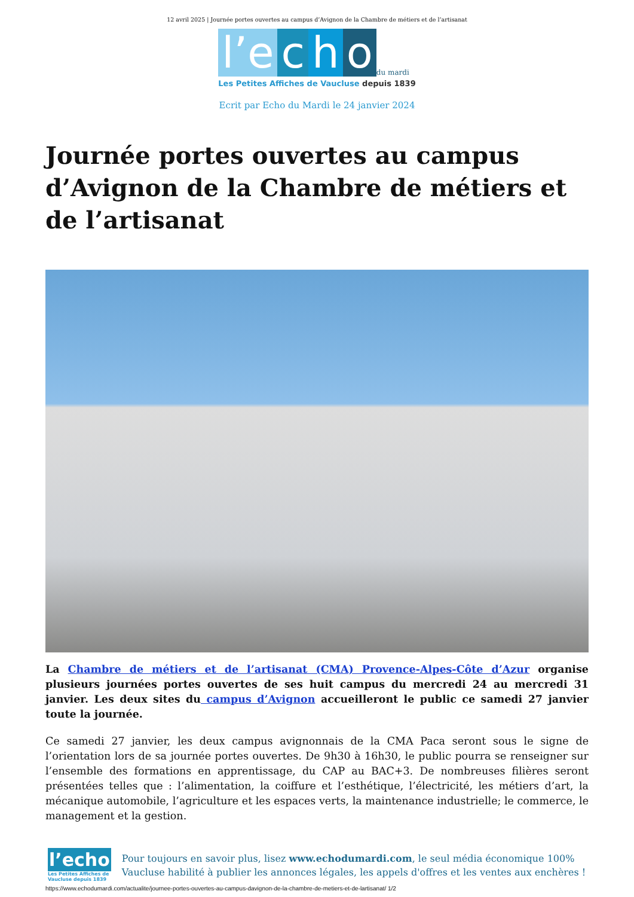12 avril 2025 | Journée portes ouvertes au campus d’Avignon de la Chambre de métiers et de l’artisanat
l’e c h o du mardi
Les Petites Affiches de Vaucluse depuis 1839
Ecrit par Echo du Mardi le 24 janvier 2024
Journée portes ouvertes au campus d’Avignon de la Chambre de métiers et de l’artisanat
La Chambre de métiers et de l’artisanat (CMA) Provence-Alpes-Côte d’Azur organise plusieurs journées portes ouvertes de ses huit campus du mercredi 24 au mercredi 31 janvier. Les deux sites du campus d’Avignon accueilleront le public ce samedi 27 janvier toute la journée.
Ce samedi 27 janvier, les deux campus avignonnais de la CMA Paca seront sous le signe de l’orientation lors de sa journée portes ouvertes. De 9h30 à 16h30, le public pourra se renseigner sur l’ensemble des formations en apprentissage, du CAP au BAC+3. De nombreuses filières seront présentées telles que : l’alimentation, la coiffure et l’esthétique, l’électricité, les métiers d’art, la mécanique automobile, l’agriculture et les espaces verts, la maintenance industrielle; le commerce, le management et la gestion.
l’echo
Les Petites Affiches de Vaucluse depuis 1839
Pour toujours en savoir plus, lisez www.echodumardi.com, le seul média économique 100% Vaucluse habilité à publier les annonces légales, les appels d'offres et les ventes aux enchères !
https://www.echodumardi.com/actualite/journee-portes-ouvertes-au-campus-davignon-de-la-chambre-de-metiers-et-de-lartisanat/ 1/2